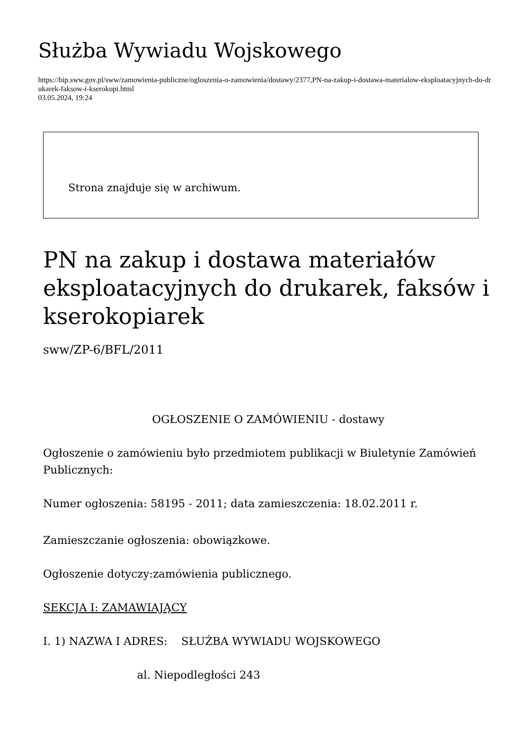Służba Wywiadu Wojskowego
https://bip.sww.gov.pl/sww/zamowienia-publiczne/ogloszenia-o-zamowienia/dostawy/2377,PN-na-zakup-i-dostawa-materialow-eksploatacyjnych-do-drukarek-faksow-i-kserokopi.html
03.05.2024, 19:24
Strona znajduje się w archiwum.
PN na zakup i dostawa materiałów eksploatacyjnych do drukarek, faksów i kserokopiarek
sww/ZP-6/BFL/2011
OGŁOSZENIE O ZAMÓWIENIU - dostawy
Ogłoszenie o zamówieniu było przedmiotem publikacji w Biuletynie Zamówień Publicznych:
Numer ogłoszenia: 58195 - 2011; data zamieszczenia: 18.02.2011 r.
Zamieszczanie ogłoszenia: obowiązkowe.
Ogłoszenie dotyczy:zamówienia publicznego.
SEKCJA I: ZAMAWIAJĄCY
I. 1) NAZWA I ADRES: SŁUŻBA WYWIADU WOJSKOWEGO
al. Niepodległości 243